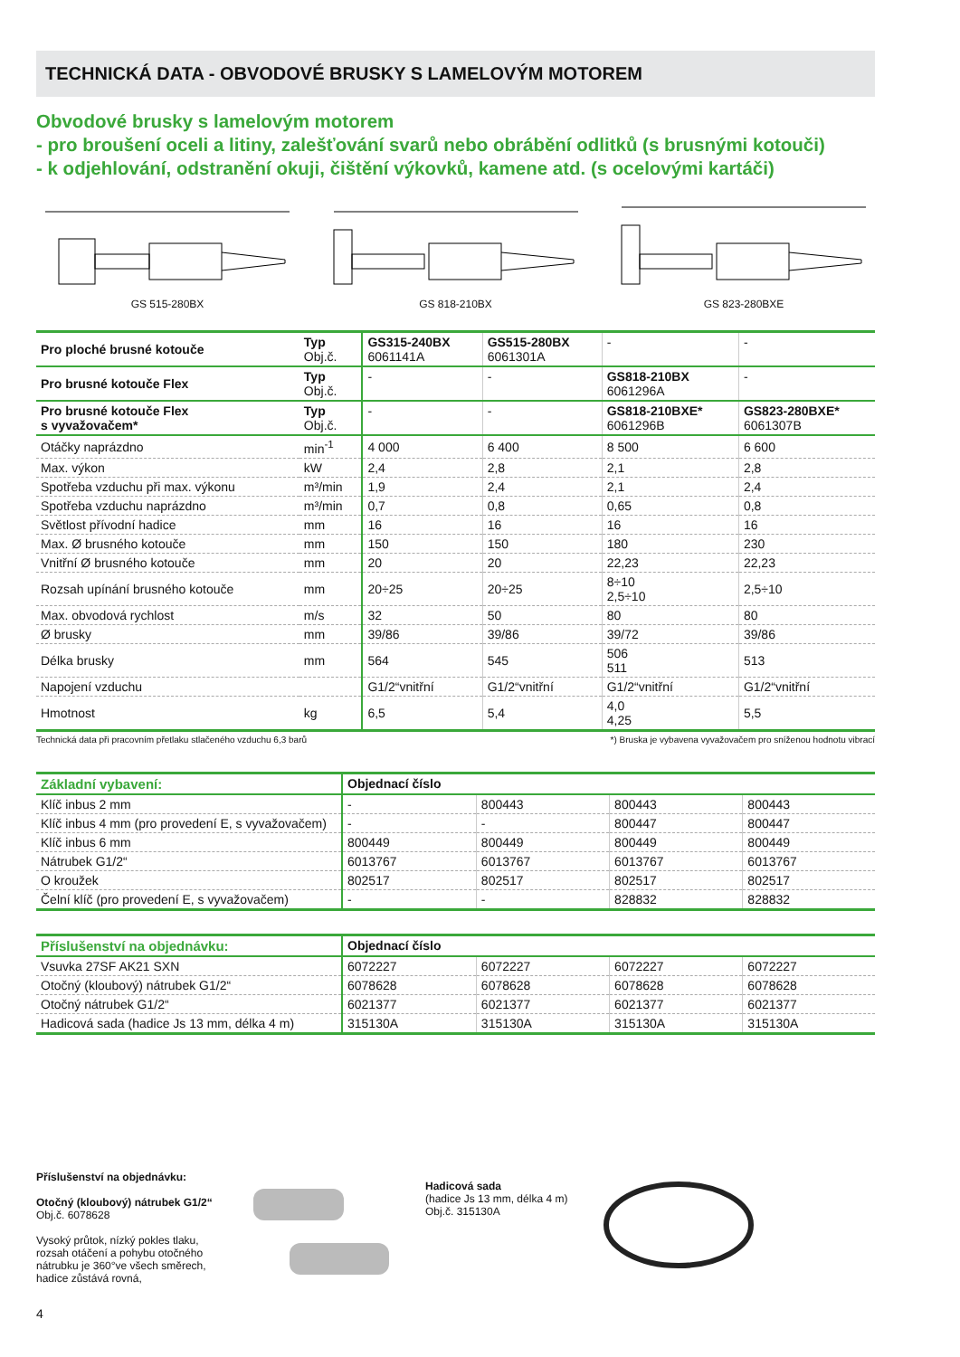TECHNICKÁ DATA - OBVODOVÉ BRUSKY S LAMELOVÝM MOTOREM
Obvodové brusky s lamelovým motorem
- pro broušení oceli a litiny, zalešťování svarů nebo obrábění odlitků (s brusnými kotouči)
- k odjehlování, odstranění okuji, čištění výkovků, kamene atd. (s ocelovými kartáči)
GS 515-280BX GS 818-210BX GS 823-280BXE
| Pro ploché brusné kotouče | Typ Obj.č. | GS315-240BX 6061141A | GS515-280BX 6061301A | - | - |
| Pro brusné kotouče Flex | Typ Obj.č. | - | - | GS818-210BX 6061296A | - |
| Pro brusné kotouče Flex s vyvažovačem* | Typ Obj.č. | - | - | GS818-210BXE* 6061296B | GS823-280BXE* 6061307B |
| Otáčky naprázdno | min<sup>-1</sup> | 4 000 | 6 400 | 8 500 | 6 600 |
| Max. výkon | kW | 2,4 | 2,8 | 2,1 | 2,8 |
| Spotřeba vzduchu při max. výkonu | m³/min | 1,9 | 2,4 | 2,1 | 2,4 |
| Spotřeba vzduchu naprázdno | m³/min | 0,7 | 0,8 | 0,65 | 0,8 |
| Světlost přívodní hadice | mm | 16 | 16 | 16 | 16 |
| Max. Ø brusného kotouče | mm | 150 | 150 | 180 | 230 |
| Vnitřní Ø brusného kotouče | mm | 20 | 20 | 22,23 | 22,23 |
| Rozsah upínání brusného kotouče | mm | 20÷25 | 20÷25 | 8÷10 2,5÷10 | 2,5÷10 |
| Max. obvodová rychlost | m/s | 32 | 50 | 80 | 80 |
| Ø brusky | mm | 39/86 | 39/86 | 39/72 | 39/86 |
| Délka brusky | mm | 564 | 545 | 506 511 | 513 |
| Napojení vzduchu | | G1/2“vnitřní | G1/2“vnitřní | G1/2“vnitřní | G1/2“vnitřní |
| Hmotnost | kg | 6,5 | 5,4 | 4,0 4,25 | 5,5 |
Technická data při pracovním přetlaku stlačeného vzduchu 6,3 barů *) Bruska je vybavena vyvažovačem pro sníženou hodnotu vibrací
| Základní vybavení: | Objednací číslo | | | |
| Klíč inbus 2 mm | - | 800443 | 800443 | 800443 |
| Klíč inbus 4 mm (pro provedení E, s vyvažovačem) | - | - | 800447 | 800447 |
| Klíč inbus 6 mm | 800449 | 800449 | 800449 | 800449 |
| Nátrubek G1/2“ | 6013767 | 6013767 | 6013767 | 6013767 |
| O kroužek | 802517 | 802517 | 802517 | 802517 |
| Čelní klíč (pro provedení E, s vyvažovačem) | - | - | 828832 | 828832 |
| Příslušenství na objednávku: | Objednací číslo | | | |
| Vsuvka 27SF AK21 SXN | 6072227 | 6072227 | 6072227 | 6072227 |
| Otočný (kloubový) nátrubek G1/2“ | 6078628 | 6078628 | 6078628 | 6078628 |
| Otočný nátrubek G1/2“ | 6021377 | 6021377 | 6021377 | 6021377 |
| Hadicová sada (hadice Js 13 mm, délka 4 m) | 315130A | 315130A | 315130A | 315130A |
Příslušenství na objednávku:
Otočný (kloubový) nátrubek G1/2“
Obj.č. 6078628
Vysoký průtok, nízký pokles tlaku, rozsah otáčení a pohybu otočného nátrubku je 360°ve všech směrech, hadice zůstává rovná,
Hadicová sada
(hadice Js 13 mm, délka 4 m)
Obj.č. 315130A
4